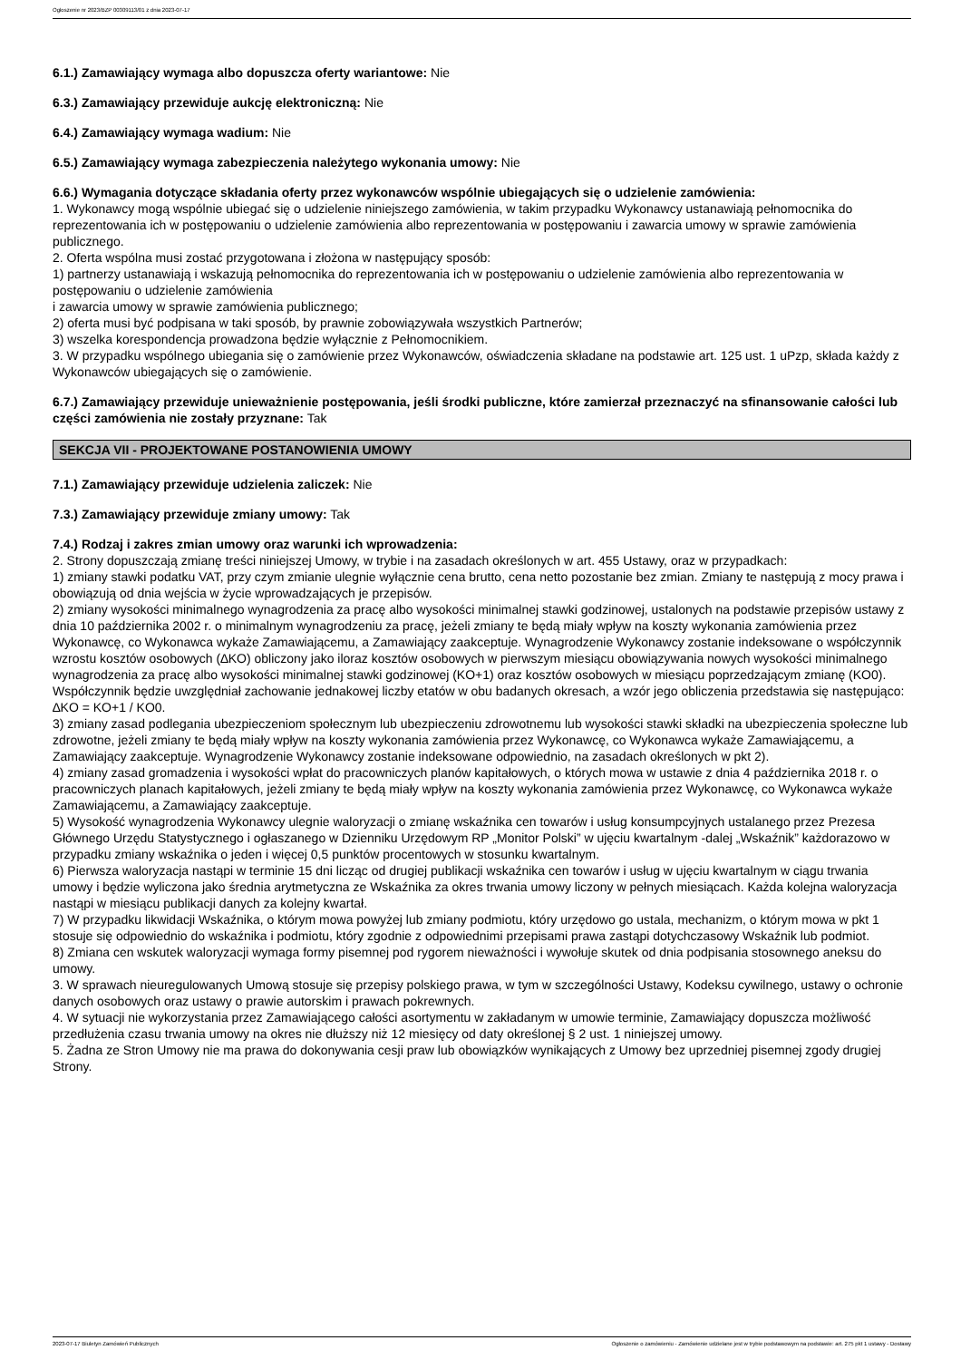Ogłoszenie nr 2023/BZP 00309113/01 z dnia 2023-07-17
6.1.) Zamawiający wymaga albo dopuszcza oferty wariantowe: Nie
6.3.) Zamawiający przewiduje aukcję elektroniczną: Nie
6.4.) Zamawiający wymaga wadium: Nie
6.5.) Zamawiający wymaga zabezpieczenia należytego wykonania umowy: Nie
6.6.) Wymagania dotyczące składania oferty przez wykonawców wspólnie ubiegających się o udzielenie zamówienia:
1. Wykonawcy mogą wspólnie ubiegać się o udzielenie niniejszego zamówienia, w takim przypadku Wykonawcy ustanawiają pełnomocnika do reprezentowania ich w postępowaniu o udzielenie zamówienia albo reprezentowania w postępowaniu i zawarcia umowy w sprawie zamówienia publicznego.
2. Oferta wspólna musi zostać przygotowana i złożona w następujący sposób:
1) partnerzy ustanawiają i wskazują pełnomocnika do reprezentowania ich w postępowaniu o udzielenie zamówienia albo reprezentowania w postępowaniu o udzielenie zamówienia
i zawarcia umowy w sprawie zamówienia publicznego;
2) oferta musi być podpisana w taki sposób, by prawnie zobowiązywała wszystkich Partnerów;
3) wszelka korespondencja prowadzona będzie wyłącznie z Pełnomocnikiem.
3. W przypadku wspólnego ubiegania się o zamówienie przez Wykonawców, oświadczenia składane na podstawie art. 125 ust. 1 uPzp, składa każdy z Wykonawców ubiegających się o zamówienie.
6.7.) Zamawiający przewiduje unieważnienie postępowania, jeśli środki publiczne, które zamierzał przeznaczyć na sfinansowanie całości lub części zamówienia nie zostały przyznane: Tak
SEKCJA VII - PROJEKTOWANE POSTANOWIENIA UMOWY
7.1.) Zamawiający przewiduje udzielenia zaliczek: Nie
7.3.) Zamawiający przewiduje zmiany umowy: Tak
7.4.) Rodzaj i zakres zmian umowy oraz warunki ich wprowadzenia:
2. Strony dopuszczają zmianę treści niniejszej Umowy, w trybie i na zasadach określonych w art. 455 Ustawy, oraz w przypadkach:
1) zmiany stawki podatku VAT, przy czym zmianie ulegnie wyłącznie cena brutto, cena netto pozostanie bez zmian. Zmiany te następują z mocy prawa i obowiązują od dnia wejścia w życie wprowadzających je przepisów.
2) zmiany wysokości minimalnego wynagrodzenia za pracę albo wysokości minimalnej stawki godzinowej, ustalonych na podstawie przepisów ustawy z dnia 10 października 2002 r. o minimalnym wynagrodzeniu za pracę, jeżeli zmiany te będą miały wpływ na koszty wykonania zamówienia przez Wykonawcę, co Wykonawca wykaże Zamawiającemu, a Zamawiający zaakceptuje. Wynagrodzenie Wykonawcy zostanie indeksowane o współczynnik wzrostu kosztów osobowych (∆KO) obliczony jako iloraz kosztów osobowych w pierwszym miesiącu obowiązywania nowych wysokości minimalnego wynagrodzenia za pracę albo wysokości minimalnej stawki godzinowej (KO+1) oraz kosztów osobowych w miesiącu poprzedzającym zmianę (KO0). Współczynnik będzie uwzględniał zachowanie jednakowej liczby etatów w obu badanych okresach, a wzór jego obliczenia przedstawia się następująco: ∆KO = KO+1 / KO0.
3) zmiany zasad podlegania ubezpieczeniom społecznym lub ubezpieczeniu zdrowotnemu lub wysokości stawki składki na ubezpieczenia społeczne lub zdrowotne, jeżeli zmiany te będą miały wpływ na koszty wykonania zamówienia przez Wykonawcę, co Wykonawca wykaże Zamawiającemu, a Zamawiający zaakceptuje. Wynagrodzenie Wykonawcy zostanie indeksowane odpowiednio, na zasadach określonych w pkt 2).
4) zmiany zasad gromadzenia i wysokości wpłat do pracowniczych planów kapitałowych, o których mowa w ustawie z dnia 4 października 2018 r. o pracowniczych planach kapitałowych, jeżeli zmiany te będą miały wpływ na koszty wykonania zamówienia przez Wykonawcę, co Wykonawca wykaże Zamawiającemu, a Zamawiający zaakceptuje.
5) Wysokość wynagrodzenia Wykonawcy ulegnie waloryzacji o zmianę wskaźnika cen towarów i usług konsumpcyjnych ustalanego przez Prezesa Głównego Urzędu Statystycznego i ogłaszanego w Dzienniku Urzędowym RP „Monitor Polski” w ujęciu kwartalnym -dalej „Wskaźnik” każdorazowo w przypadku zmiany wskaźnika o jeden i więcej 0,5 punktów procentowych w stosunku kwartalnym.
6) Pierwsza waloryzacja nastąpi w terminie 15 dni licząc od drugiej publikacji wskaźnika cen towarów i usług w ujęciu kwartalnym w ciągu trwania umowy i będzie wyliczona jako średnia arytmetyczna ze Wskaźnika za okres trwania umowy liczony w pełnych miesiącach. Każda kolejna waloryzacja nastąpi w miesiącu publikacji danych za kolejny kwartał.
7) W przypadku likwidacji Wskaźnika, o którym mowa powyżej lub zmiany podmiotu, który urzędowo go ustala, mechanizm, o którym mowa w pkt 1 stosuje się odpowiednio do wskaźnika i podmiotu, który zgodnie z odpowiednimi przepisami prawa zastąpi dotychczasowy Wskaźnik lub podmiot.
8) Zmiana cen wskutek waloryzacji wymaga formy pisemnej pod rygorem nieważności i wywołuje skutek od dnia podpisania stosownego aneksu do umowy.
3. W sprawach nieuregulowanych Umową stosuje się przepisy polskiego prawa, w tym w szczególności Ustawy, Kodeksu cywilnego, ustawy o ochronie danych osobowych oraz ustawy o prawie autorskim i prawach pokrewnych.
4. W sytuacji nie wykorzystania przez Zamawiającego całości asortymentu w zakładanym w umowie terminie, Zamawiający dopuszcza możliwość przedłużenia czasu trwania umowy na okres nie dłuższy niż 12 miesięcy od daty określonej § 2 ust. 1 niniejszej umowy.
5. Żadna ze Stron Umowy nie ma prawa do dokonywania cesji praw lub obowiązków wynikających z Umowy bez uprzedniej pisemnej zgody drugiej Strony.
2023-07-17 Biuletyn Zamówień Publicznych Ogłoszenie o zamówieniu - Zamówienie udzielane jest w trybie podstawowym na podstawie: art. 275 pkt 1 ustawy - Dostawy